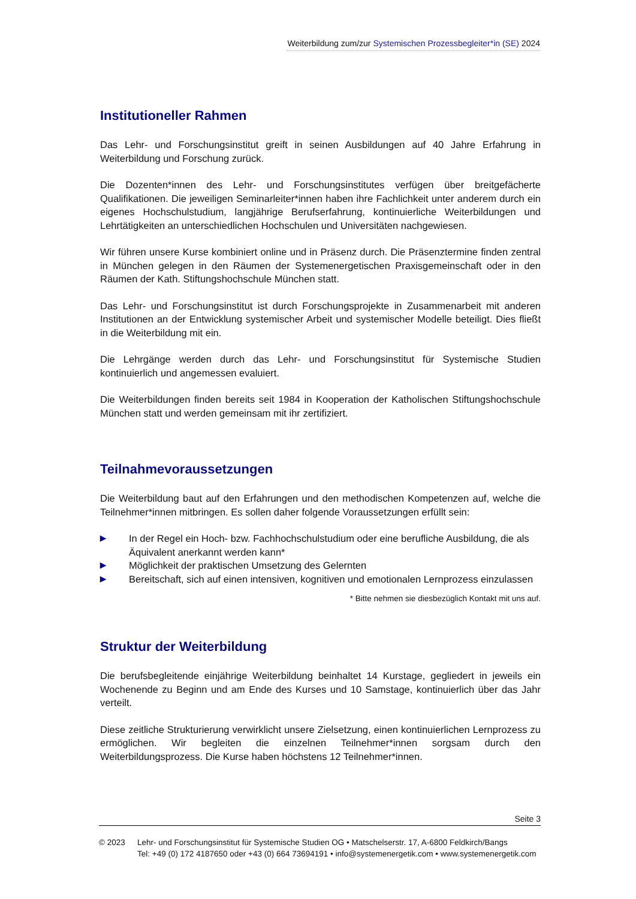Weiterbildung zum/zur Systemischen Prozessbegleiter*in (SE) 2024
Institutioneller Rahmen
Das Lehr- und Forschungsinstitut greift in seinen Ausbildungen auf 40 Jahre Erfahrung in Weiterbildung und Forschung zurück.
Die Dozenten*innen des Lehr- und Forschungsinstitutes verfügen über breitgefächerte Qualifikationen. Die jeweiligen Seminarleiter*innen haben ihre Fachlichkeit unter anderem durch ein eigenes Hochschulstudium, langjährige Berufserfahrung, kontinuierliche Weiterbildungen und Lehrtätigkeiten an unterschiedlichen Hochschulen und Universitäten nachgewiesen.
Wir führen unsere Kurse kombiniert online und in Präsenz durch. Die Präsenztermine finden zentral in München gelegen in den Räumen der Systemenergetischen Praxisgemeinschaft oder in den Räumen der Kath. Stiftungshochschule München statt.
Das Lehr- und Forschungsinstitut ist durch Forschungsprojekte in Zusammenarbeit mit anderen Institutionen an der Entwicklung systemischer Arbeit und systemischer Modelle beteiligt. Dies fließt in die Weiterbildung mit ein.
Die Lehrgänge werden durch das Lehr- und Forschungsinstitut für Systemische Studien kontinuierlich und angemessen evaluiert.
Die Weiterbildungen finden bereits seit 1984 in Kooperation der Katholischen Stiftungshochschule München statt und werden gemeinsam mit ihr zertifiziert.
Teilnahmevoraussetzungen
Die Weiterbildung baut auf den Erfahrungen und den methodischen Kompetenzen auf, welche die Teilnehmer*innen mitbringen. Es sollen daher folgende Voraussetzungen erfüllt sein:
▶ In der Regel ein Hoch- bzw. Fachhochschulstudium oder eine berufliche Ausbildung, die als Äquivalent anerkannt werden kann*
▶ Möglichkeit der praktischen Umsetzung des Gelernten
▶ Bereitschaft, sich auf einen intensiven, kognitiven und emotionalen Lernprozess einzulassen
* Bitte nehmen sie diesbezüglich Kontakt mit uns auf.
Struktur der Weiterbildung
Die berufsbegleitende einjährige Weiterbildung beinhaltet 14 Kurstage, gegliedert in jeweils ein Wochenende zu Beginn und am Ende des Kurses und 10 Samstage, kontinuierlich über das Jahr verteilt.
Diese zeitliche Strukturierung verwirklicht unsere Zielsetzung, einen kontinuierlichen Lernprozess zu ermöglichen. Wir begleiten die einzelnen Teilnehmer*innen sorgsam durch den Weiterbildungsprozess. Die Kurse haben höchstens 12 Teilnehmer*innen.
Seite 3
© 2023 Lehr- und Forschungsinstitut für Systemische Studien OG • Matschelserstr. 17, A-6800 Feldkirch/Bangs
Tel: +49 (0) 172 4187650 oder +43 (0) 664 73694191 • info@systemenergetik.com • www.systemenergetik.com